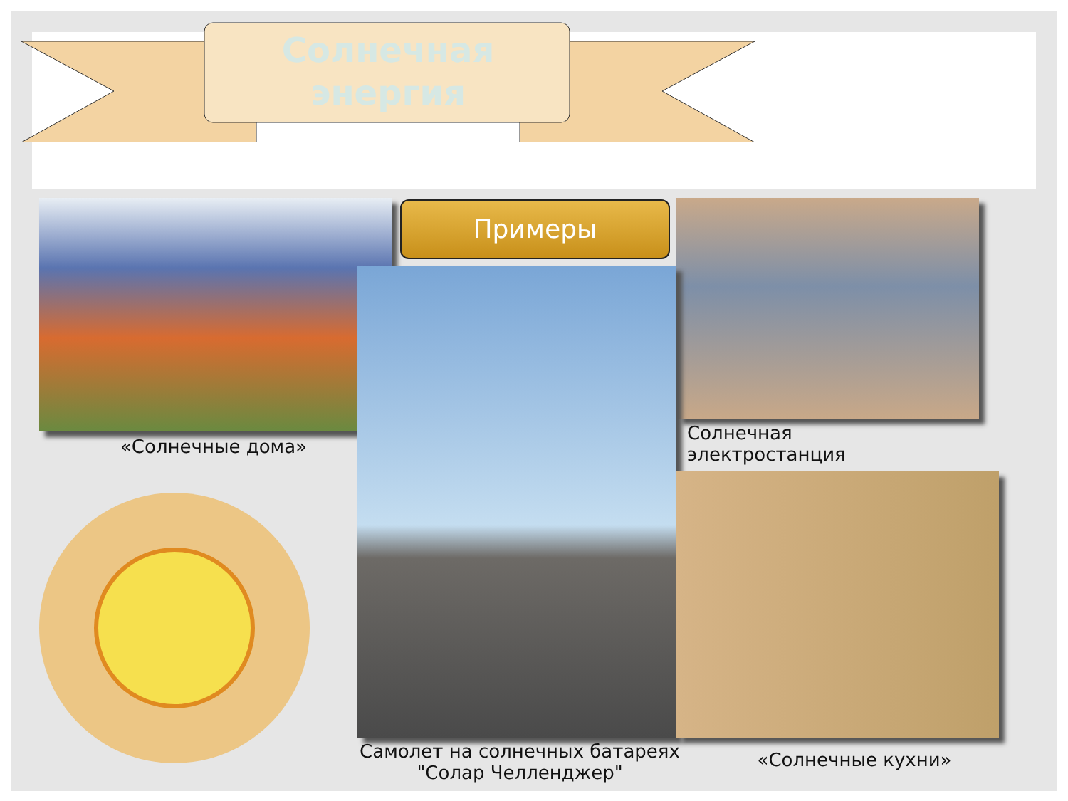Солнечная
энергия
Примеры
«Солнечные дома»
Солнечная
электростанция
Самолет на солнечных батареях "Солар Челленджер"
«Солнечные кухни»